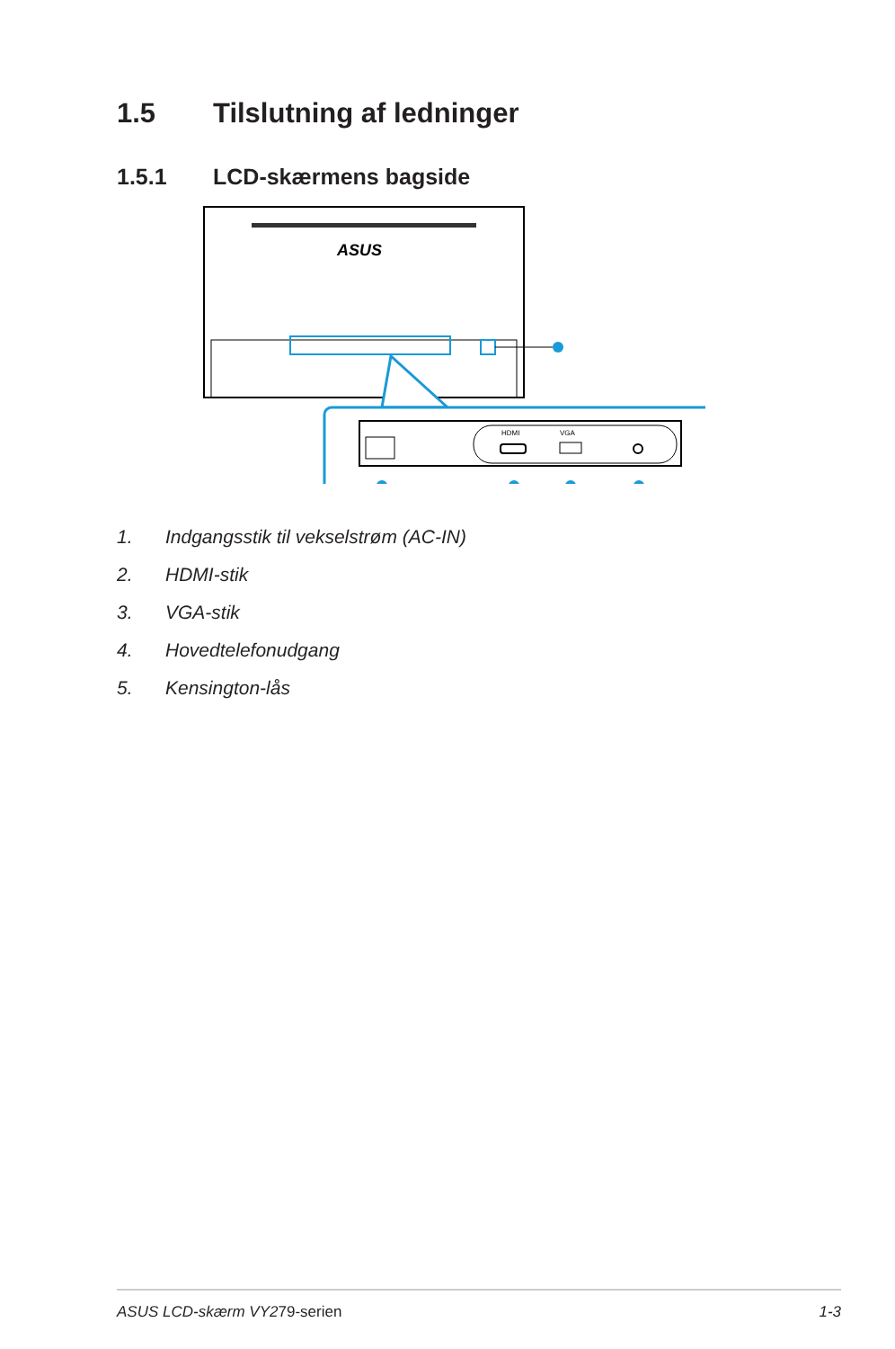1.5 Tilslutning af ledninger
1.5.1 LCD-skærmens bagside
ASUS
HDMI
VGA
1. Indgangsstik til vekselstrøm (AC-IN)
2. HDMI-stik
3. VGA-stik
4. Hovedtelefonudgang
5. Kensington-lås
ASUS LCD-skærm VY279-serien 1-3